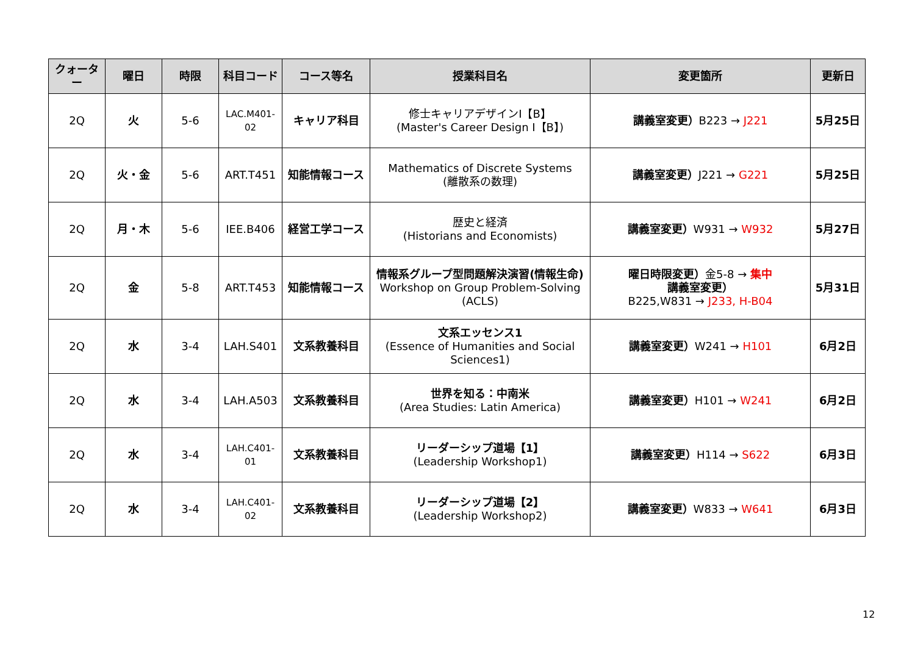| クォーター | 曜日 | 時限 | 科目コード | コース等名 | 授業科目名 | 変更箇所 | 更新日 |
| --- | --- | --- | --- | --- | --- | --- | --- |
| 2Q | 火 | 5-6 | LAC.M401-02 | キャリア科目 | 修士キャリアデザインⅠ【B】 (Master's Career Design Ⅰ【B】) | 講義室変更） B223 → J221 | 5月25日 |
| 2Q | 火・金 | 5-6 | ART.T451 | 知能情報コース | Mathematics of Discrete Systems (離散系の数理) | 講義室変更） J221 → G221 | 5月25日 |
| 2Q | 月・木 | 5-6 | IEE.B406 | 経営工学コース | 歴史と経済 (Historians and Economists) | 講義室変更） W931 → W932 | 5月27日 |
| 2Q | 金 | 5-8 | ART.T453 | 知能情報コース | 情報系グループ型問題解決演習(情報生命) Workshop on Group Problem-Solving (ACLS) | 曜日時限変更） 金5-8 → 集中 講義室変更） B225,W831 → J233, H-B04 | 5月31日 |
| 2Q | 水 | 3-4 | LAH.S401 | 文系教養科目 | 文系エッセンス1 (Essence of Humanities and Social Sciences1) | 講義室変更） W241 → H101 | 6月2日 |
| 2Q | 水 | 3-4 | LAH.A503 | 文系教養科目 | 世界を知る：中南米 (Area Studies: Latin America) | 講義室変更） H101 → W241 | 6月2日 |
| 2Q | 水 | 3-4 | LAH.C401-01 | 文系教養科目 | リーダーシップ道場【1】 (Leadership Workshop1) | 講義室変更） H114 → S622 | 6月3日 |
| 2Q | 水 | 3-4 | LAH.C401-02 | 文系教養科目 | リーダーシップ道場【2】 (Leadership Workshop2) | 講義室変更） W833 → W641 | 6月3日 |
12